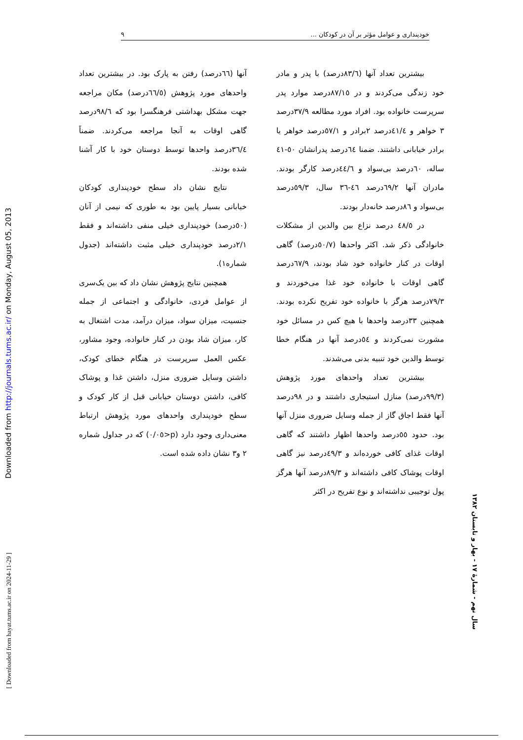خودپنداری و عوامل مؤثر بر آن در کودکان ... ٩
Downloaded from http://journals.tums.ac.ir/ on Monday, August 05, 2013
[ Downloaded from hayat.tums.ac.ir on 2024-11-29 ]
سال نهم - شمارهٔ ١٧ - بهار و تابستان ١٣٨٢
بیشترین تعداد آنها (٨٣/٦درصد) با پدر و مادر خود زندگی می‌کردند و در ٨٧/١٥درصد موارد پدر سرپرست خانواده بود. افراد مورد مطالعه ٣٧/٩درصد ٣ خواهر و ٤١/٤درصد ٢برادر و ٥٧/١درصد خواهر یا برادر خیابانی داشتند. ضمنا ٦٤درصد پدرانشان ٥٠-٤١ ساله، ٦٠درصد بی‌سواد و ٤٤/٦درصد کارگر بودند. مادران آنها ٦٩/٢درصد ٤٦-٣٦ سال، ٥٩/٣درصد بی‌سواد و ٨٦درصد خانه‌دار بودند.
در ٤٨/٥ درصد نزاع بین والدین از مشکلات خانوادگی ذکر شد. اکثر واحدها (٥٠/٧درصد) گاهی اوقات در کنار خانواده خود شاد بودند، ٦٧/٩درصد گاهی اوقات با خانواده خود غذا می‌خوردند و ٧٩/٣درصد هرگز با خانواده خود تفریح نکرده بودند. همچنین ٣٣درصد واحدها با هیچ کس در مسائل خود مشورت نمی‌کردند و ٥٤درصد آنها در هنگام خطا توسط والدین خود تنبیه بدنی می‌شدند.
بیشترین تعداد واحدهای مورد پژوهش (٩٩/٣درصد) منازل استیجاری داشتند و در ٩٨درصد آنها فقط اجاق گاز از جمله وسایل ضروری منزل آنها بود. حدود ٥٥درصد واحدها اظهار داشتند که گاهی اوقات غذای کافی خورده‌اند و ٤٩/٣درصد نیز گاهی اوقات پوشاک کافی داشته‌اند و ٨٩/٣درصد آنها هرگز پول توجیبی نداشته‌اند و نوع تفریح در اکثر
آنها (٦٦درصد) رفتن به پارک بود. در بیشترین تعداد واحدهای مورد پژوهش (٦٦/٥درصد) مکان مراجعه جهت مشکل بهداشتی فرهنگسرا بود که ٩٨/٦درصد گاهی اوقات به آنجا مراجعه می‌کردند. ضمناً ٣٦/٤درصد واحدها توسط دوستان خود با کار آشنا شده بودند.
نتایج نشان داد سطح خودپنداری کودکان خیابانی بسیار پایین بود به طوری که نیمی از آنان (٥٠درصد) خودپنداری خیلی منفی داشته‌اند و فقط ٢/١درصد خودپنداری خیلی مثبت داشته‌اند (جدول شماره١).
همچنین نتایج پژوهش نشان داد که بین یک‌سری از عوامل فردی، خانوادگی و اجتماعی از جمله جنسیت، میزان سواد، میزان درآمد، مدت اشتغال به کار، میزان شاد بودن در کنار خانواده، وجود مشاور، عکس العمل سرپرست در هنگام خطای کودک، داشتن وسایل ضروری منزل، داشتن غذا و پوشاک کافی، داشتن دوستان خیابانی قبل از کار کودک و سطح خودپنداری واحدهای مورد پژوهش ارتباط معنی‌داری وجود دارد (p<٠/٠٥) که در جداول شماره ٢ و٣ نشان داده شده است.